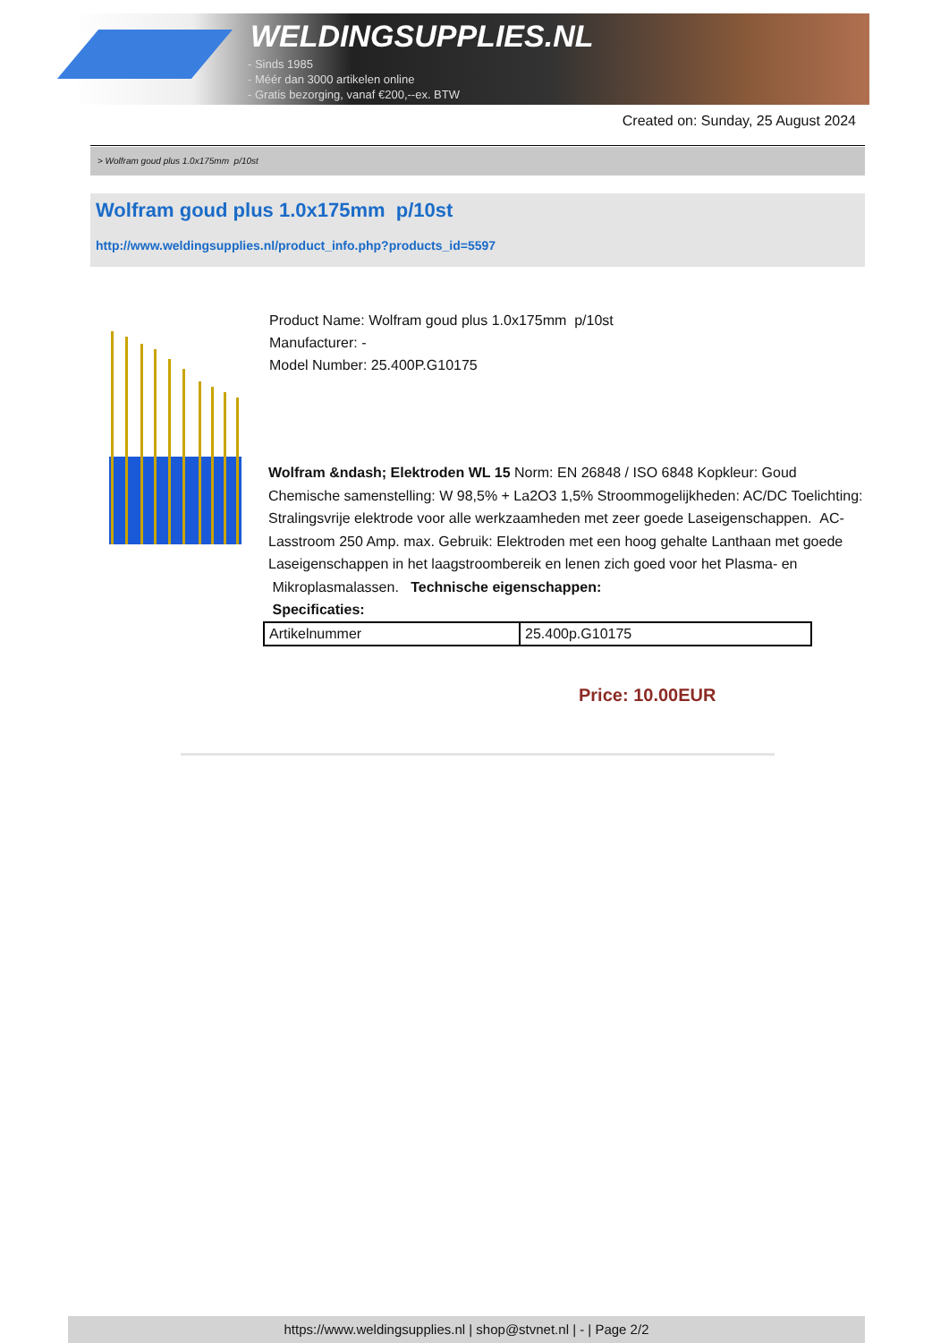WELDINGSUPPLIES.NL
- Sinds 1985
- Méér dan 3000 artikelen online
- Gratis bezorging, vanaf €200,--ex. BTW
Created on: Sunday, 25 August 2024
> Wolfram goud plus 1.0x175mm p/10st
Wolfram goud plus 1.0x175mm p/10st
http://www.weldingsupplies.nl/product_info.php?products_id=5597
Product Name: Wolfram goud plus 1.0x175mm p/10st
Manufacturer: -
Model Number: 25.400P.G10175
Wolfram &ndash; Elektroden WL 15 Norm: EN 26848 / ISO 6848 Kopkleur: Goud Chemische samenstelling: W 98,5% + La2O3 1,5% Stroommogelijkheden: AC/DC Toelichting: Stralingsvrije elektrode voor alle werkzaamheden met zeer goede Laseigenschappen. AC-Lasstroom 250 Amp. max. Gebruik: Elektroden met een hoog gehalte Lanthaan met goede Laseigenschappen in het laagstroombereik en lenen zich goed voor het Plasma- en Mikroplasmalassen. Technische eigenschappen:
Specificaties:
| Artikelnummer | 25.400p.G10175 |
Price: 10.00EUR
https://www.weldingsupplies.nl | shop@stvnet.nl | - | Page 2/2